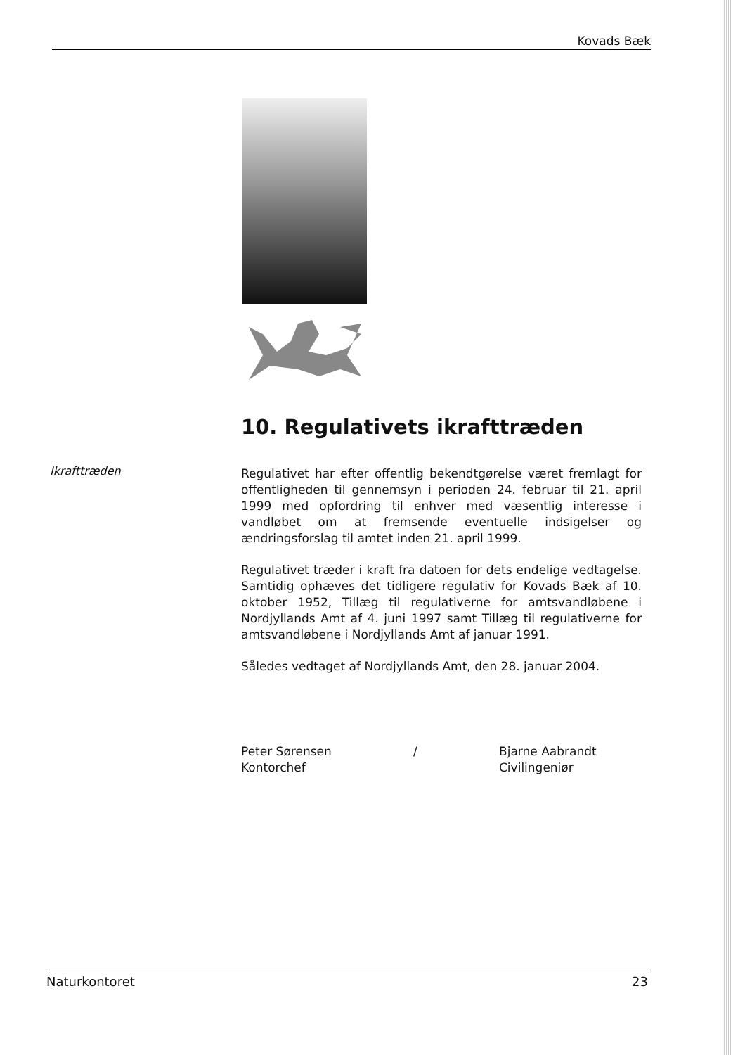Kovads Bæk
10. Regulativets ikrafttræden
Ikrafttræden
Regulativet har efter offentlig bekendtgørelse været fremlagt for offentligheden til gennemsyn i perioden 24. februar til 21. april 1999 med opfordring til enhver med væsentlig interesse i vandløbet om at fremsende eventuelle indsigelser og ændringsforslag til amtet inden 21. april 1999.
Regulativet træder i kraft fra datoen for dets endelige vedtagelse. Samtidig ophæves det tidligere regulativ for Kovads Bæk af 10. oktober 1952, Tillæg til regulativerne for amtsvandløbene i Nordjyllands Amt af 4. juni 1997 samt Tillæg til regulativerne for amtsvandløbene i Nordjyllands Amt af januar 1991.
Således vedtaget af Nordjyllands Amt, den 28. januar 2004.
Peter Sørensen
Kontorchef
/ Bjarne Aabrandt
Civilingeniør
Naturkontoret 23